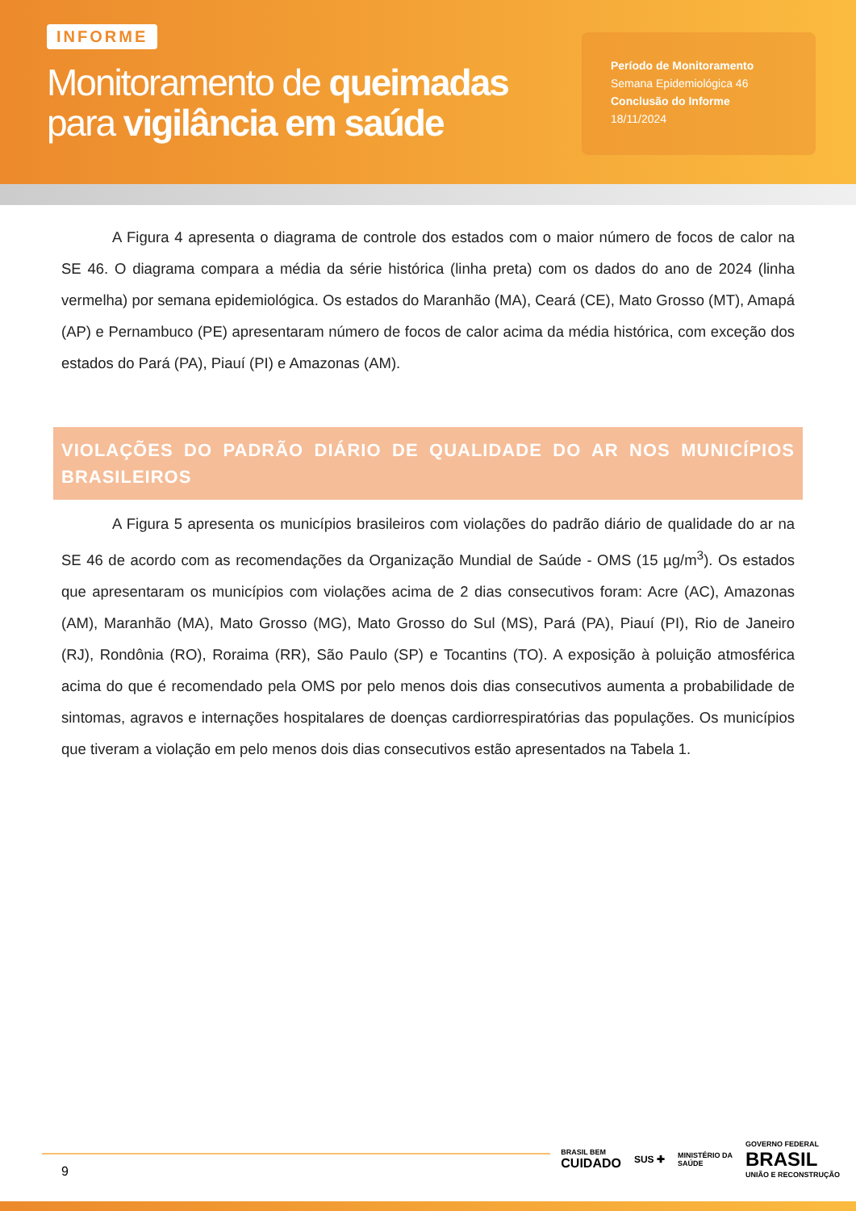INFORME
Monitoramento de queimadas
para vigilância em saúde
Período de Monitoramento
Semana Epidemiológica 46
Conclusão do Informe
18/11/2024
A Figura 4 apresenta o diagrama de controle dos estados com o maior número de focos de calor na SE 46. O diagrama compara a média da série histórica (linha preta) com os dados do ano de 2024 (linha vermelha) por semana epidemiológica. Os estados do Maranhão (MA), Ceará (CE), Mato Grosso (MT), Amapá (AP) e Pernambuco (PE) apresentaram número de focos de calor acima da média histórica, com exceção dos estados do Pará (PA), Piauí (PI) e Amazonas (AM).
VIOLAÇÕES DO PADRÃO DIÁRIO DE QUALIDADE DO AR NOS MUNICÍPIOS BRASILEIROS
A Figura 5 apresenta os municípios brasileiros com violações do padrão diário de qualidade do ar na SE 46 de acordo com as recomendações da Organização Mundial de Saúde - OMS (15 µg/m<sup>3</sup>). Os estados que apresentaram os municípios com violações acima de 2 dias consecutivos foram: Acre (AC), Amazonas (AM), Maranhão (MA), Mato Grosso (MG), Mato Grosso do Sul (MS), Pará (PA), Piauí (PI), Rio de Janeiro (RJ), Rondônia (RO), Roraima (RR), São Paulo (SP) e Tocantins (TO). A exposição à poluição atmosférica acima do que é recomendado pela OMS por pelo menos dois dias consecutivos aumenta a probabilidade de sintomas, agravos e internações hospitalares de doenças cardiorrespiratórias das populações. Os municípios que tiveram a violação em pelo menos dois dias consecutivos estão apresentados na Tabela 1.
9
BRASIL BEM
CUIDADO SUS ✚ MINISTÉRIO DA
SAÚDE GOVERNO FEDERAL
BRASIL
UNIÃO E RECONSTRUÇÃO